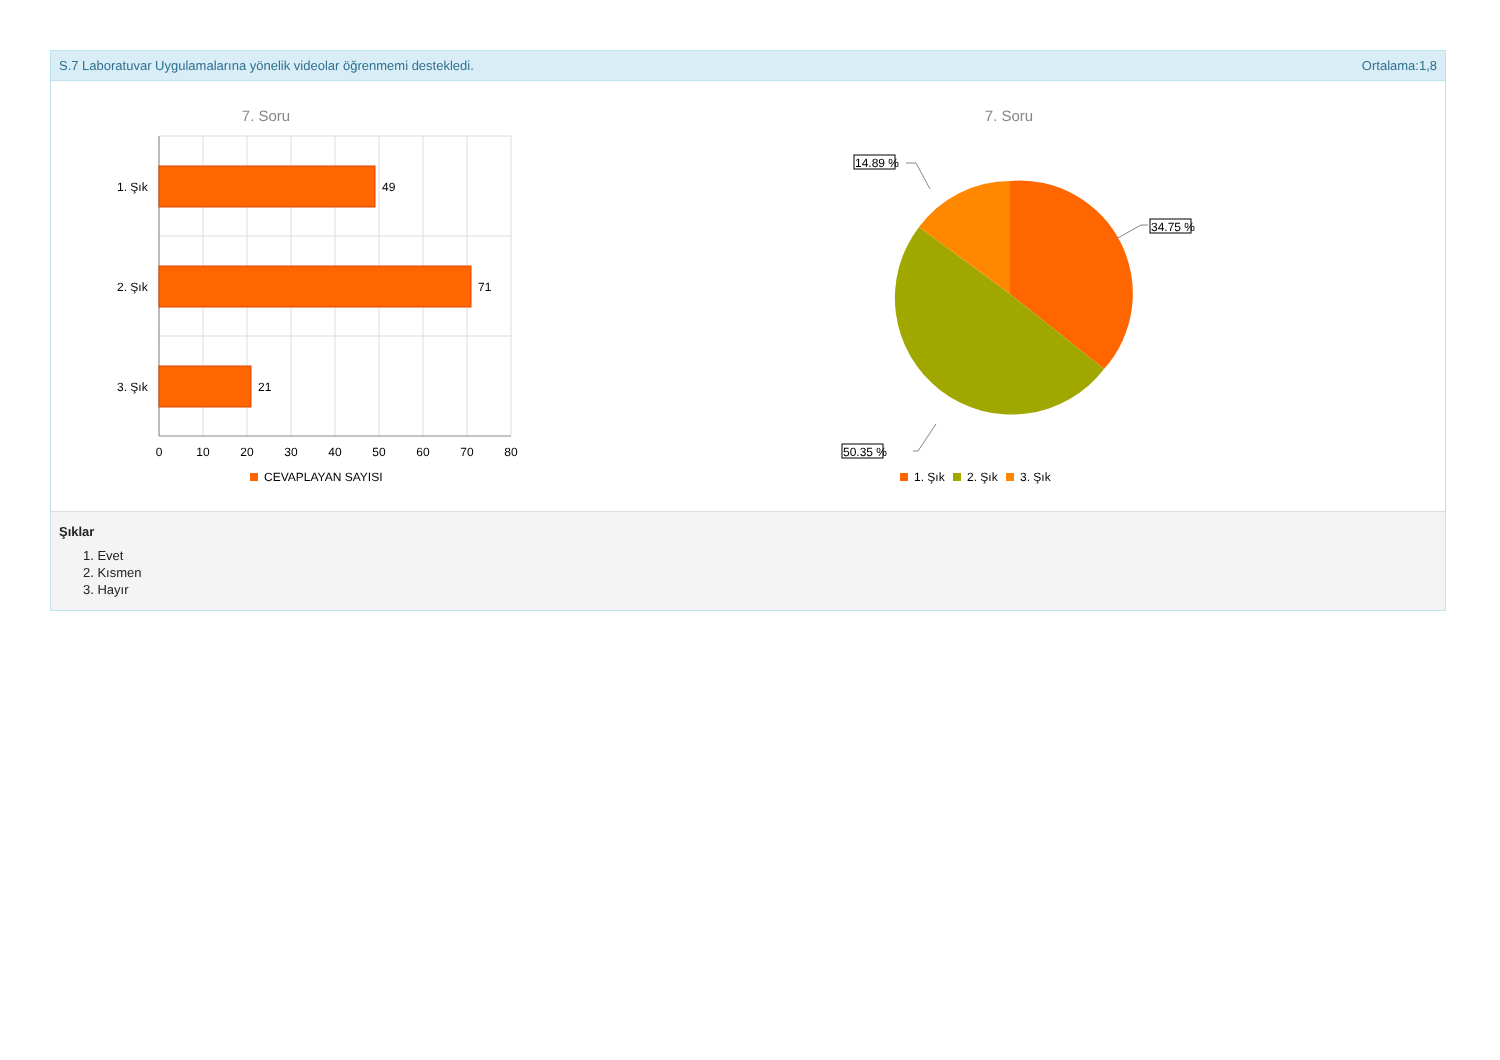S.7 Laboratuvar Uygulamalarına yönelik videolar öğrenmemi destekledi. Ortalama:1,8
7. Soru
49
71
21
1. Şık
2. Şık
3. Şık
0
10
20
30
40
50
60
70
80
CEVAPLAYAN SAYISI
7. Soru
14.89 %
34.75 %
50.35 %
1. Şık
2. Şık
3. Şık
Şıklar
1. Evet
2. Kısmen
3. Hayır